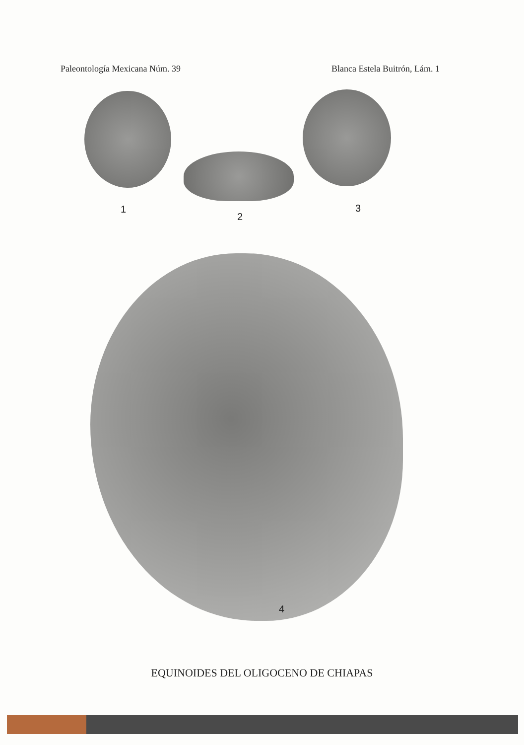Paleontología Mexicana Núm. 39 Blanca Estela Buitrón, Lám. 1
1
2
3
4
EQUINOIDES DEL OLIGOCENO DE CHIAPAS